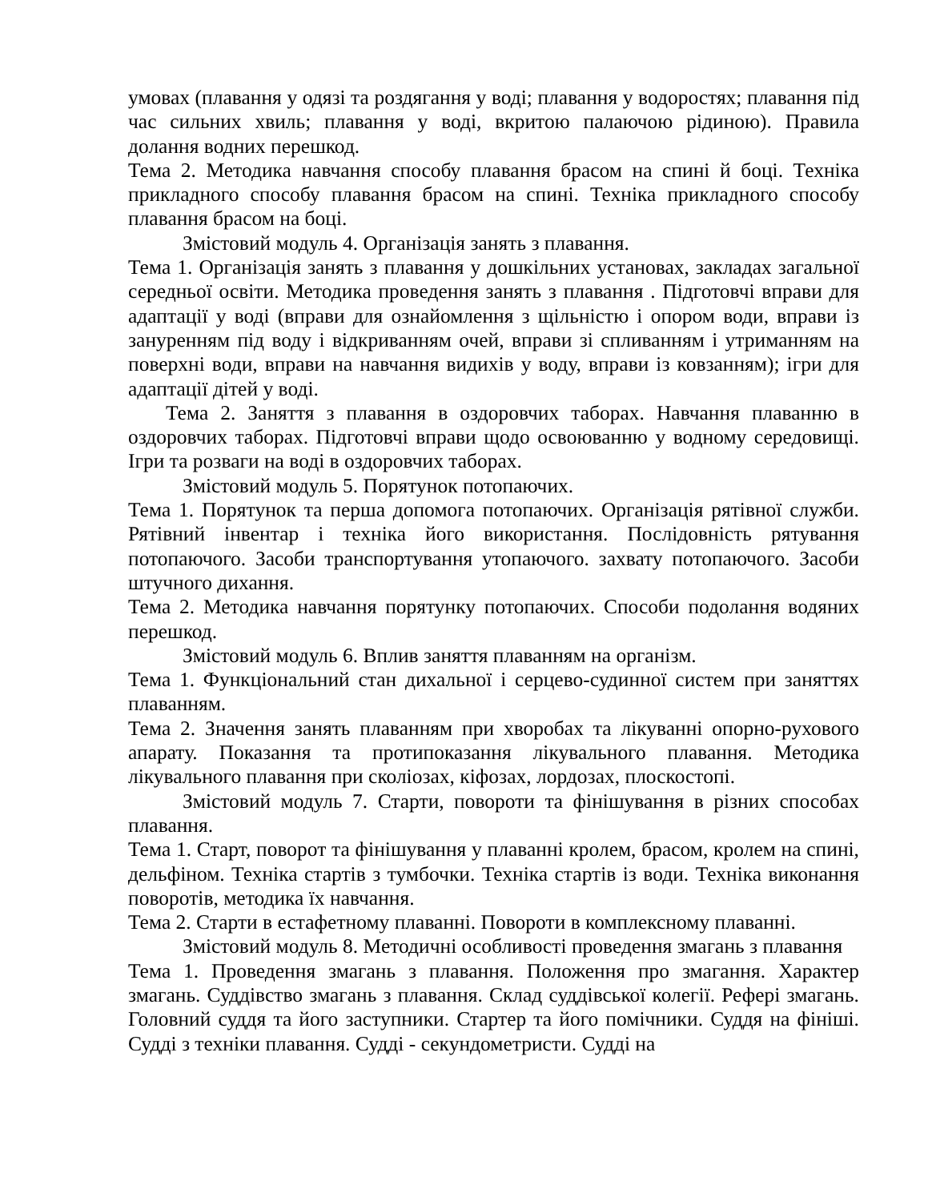умовах (плавання у одязі та роздягання у воді; плавання у водоростях; плавання під час сильних хвиль; плавання у воді, вкритою палаючою рідиною). Правила долання водних перешкод.
Тема 2. Методика навчання способу плавання брасом на спині й боці. Техніка прикладного способу плавання брасом на спині. Техніка прикладного способу плавання брасом на боці.
Змістовий модуль 4. Організація занять з плавання.
Тема 1. Організація занять з плавання у дошкільних установах, закладах загальної середньої освіти. Методика проведення занять з плавання . Підготовчі вправи для адаптації у воді (вправи для ознайомлення з щільністю і опором води, вправи із зануренням під воду і відкриванням очей, вправи зі спливанням і утриманням на поверхні води, вправи на навчання видихів у воду, вправи із ковзанням); ігри для адаптації дітей у воді.
Тема 2. Заняття з плавання в оздоровчих таборах. Навчання плаванню в оздоровчих таборах. Підготовчі вправи щодо освоюванню у водному середовищі. Ігри та розваги на воді в оздоровчих таборах.
Змістовий модуль 5. Порятунок потопаючих.
Тема 1. Порятунок та перша допомога потопаючих. Організація рятівної служби. Рятівний інвентар і техніка його використання. Послідовність рятування потопаючого. Засоби транспортування утопаючого. захвату потопаючого. Засоби штучного дихання.
Тема 2. Методика навчання порятунку потопаючих. Способи подолання водяних перешкод.
Змістовий модуль 6. Вплив заняття плаванням на організм.
Тема 1. Функціональний стан дихальної і серцево-судинної систем при заняттях плаванням.
Тема 2. Значення занять плаванням при хворобах та лікуванні опорно-рухового апарату. Показання та протипоказання лікувального плавання. Методика лікувального плавання при сколіозах, кіфозах, лордозах, плоскостопі.
Змістовий модуль 7. Старти, повороти та фінішування в різних способах плавання.
Тема 1. Старт, поворот та фінішування у плаванні кролем, брасом, кролем на спині, дельфіном. Техніка стартів з тумбочки. Техніка стартів із води. Техніка виконання поворотів, методика їх навчання.
Тема 2. Старти в естафетному плаванні. Повороти в комплексному плаванні.
Змістовий модуль 8. Методичні особливості проведення змагань з плавання
Тема 1. Проведення змагань з плавання. Положення про змагання. Характер змагань. Суддівство змагань з плавання. Склад суддівської колегії. Рефері змагань. Головний суддя та його заступники. Стартер та його помічники. Суддя на фініші. Судді з техніки плавання. Судді - секундометристи. Судді на